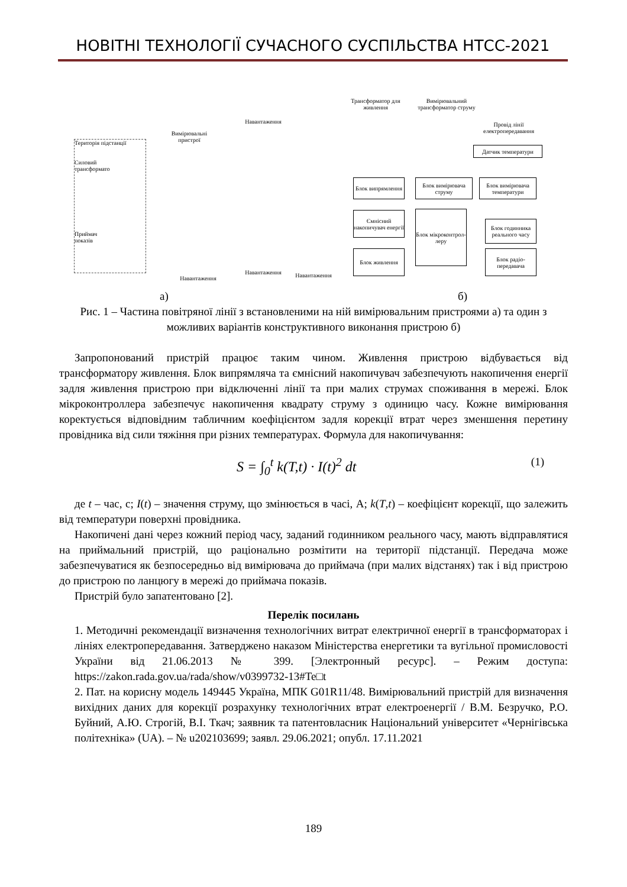НОВІТНІ ТЕХНОЛОГІЇ СУЧАСНОГО СУСПІЛЬСТВА НТСС-2021
Територія підстанції
Силовий
трансформато
Приймач
показів
Вимірювальні пристрої
Навантаження
Навантаження
Навантаження Навантаження
Трансформатор для живлення
Вимірювальний трансформатор струму
Провід лінії електропередавання
Датчик температури
Блок випрямлення
Блок вимірювача струму
Блок вимірювача температури
Ємнісний накопичувач енергії
Блок мікроконтрол-леру
Блок годинника реального часу
Блок живлення
Блок радіо-передавача
а) б)
Рис. 1 – Частина повітряної лінії з встановленими на ній вимірювальним пристроями а) та один з можливих варіантів конструктивного виконання пристрою б)
Запропонований пристрій працює таким чином. Живлення пристрою відбувається від трансформатору живлення. Блок випрямляча та ємнісний накопичувач забезпечують накопичення енергії задля живлення пристрою при відключенні лінії та при малих струмах споживання в мережі. Блок мікроконтроллера забезпечує накопичення квадрату струму з одиницю часу. Кожне вимірювання коректується відповідним табличним коефіцієнтом задля корекції втрат через зменшення перетину провідника від сили тяжіння при різних температурах. Формула для накопичування:
S = ∫<sub>0</sub><sup>t</sup> k(T,t) · I(t)<sup>2</sup> dt (1)
де t – час, с; I(t) – значення струму, що змінюється в часі, А; k(T,t) – коефіцієнт корекції, що залежить від температури поверхні провідника.
Накопичені дані через кожний період часу, заданий годинником реального часу, мають відправлятися на приймальний пристрій, що раціонально розмітити на території підстанції. Передача може забезпечуватися як безпосередньо від вимірювача до приймача (при малих відстанях) так і від пристрою до пристрою по ланцюгу в мережі до приймача показів.
Пристрій було запатентовано [2].
Перелік посилань
1. Методичні рекомендації визначення технологічних витрат електричної енергії в трансформаторах і лініях електропередавання. Затверджено наказом Міністерства енергетики та вугільної промисловості України від 21.06.2013 № 399. [Электронный ресурс]. – Режим доступа: https://zakon.rada.gov.ua/rada/show/v0399732-13#Te□t
2. Пат. на корисну модель 149445 Україна, МПК G01R11/48. Вимірювальний пристрій для визначення вихідних даних для корекції розрахунку технологічних втрат електроенергії / В.М. Безручко, Р.О. Буйний, А.Ю. Строгій, В.І. Ткач; заявник та патентовласник Національний університет «Чернігівська політехніка» (UA). – № u202103699; заявл. 29.06.2021; опубл. 17.11.2021
189